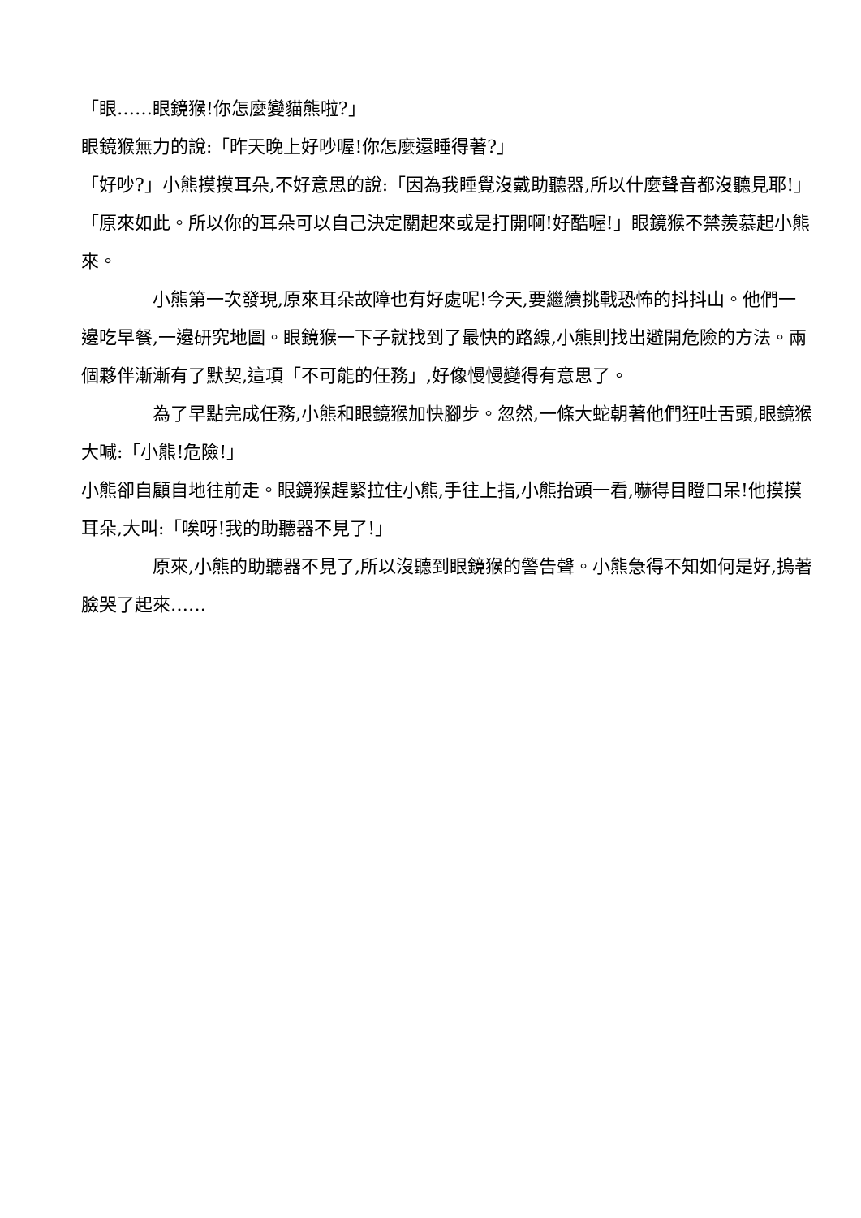「眼……眼鏡猴!你怎麼變貓熊啦?」
眼鏡猴無力的說:「昨天晚上好吵喔!你怎麼還睡得著?」
「好吵?」小熊摸摸耳朵,不好意思的說:「因為我睡覺沒戴助聽器,所以什麼聲音都沒聽見耶!」
「原來如此。所以你的耳朵可以自己決定關起來或是打開啊!好酷喔!」眼鏡猴不禁羨慕起小熊來。
小熊第一次發現,原來耳朵故障也有好處呢!今天,要繼續挑戰恐怖的抖抖山。他們一邊吃早餐,一邊研究地圖。眼鏡猴一下子就找到了最快的路線,小熊則找出避開危險的方法。兩個夥伴漸漸有了默契,這項「不可能的任務」,好像慢慢變得有意思了。
為了早點完成任務,小熊和眼鏡猴加快腳步。忽然,一條大蛇朝著他們狂吐舌頭,眼鏡猴大喊:「小熊!危險!」
小熊卻自顧自地往前走。眼鏡猴趕緊拉住小熊,手往上指,小熊抬頭一看,嚇得目瞪口呆!他摸摸耳朵,大叫:「唉呀!我的助聽器不見了!」
原來,小熊的助聽器不見了,所以沒聽到眼鏡猴的警告聲。小熊急得不知如何是好,摀著臉哭了起來……